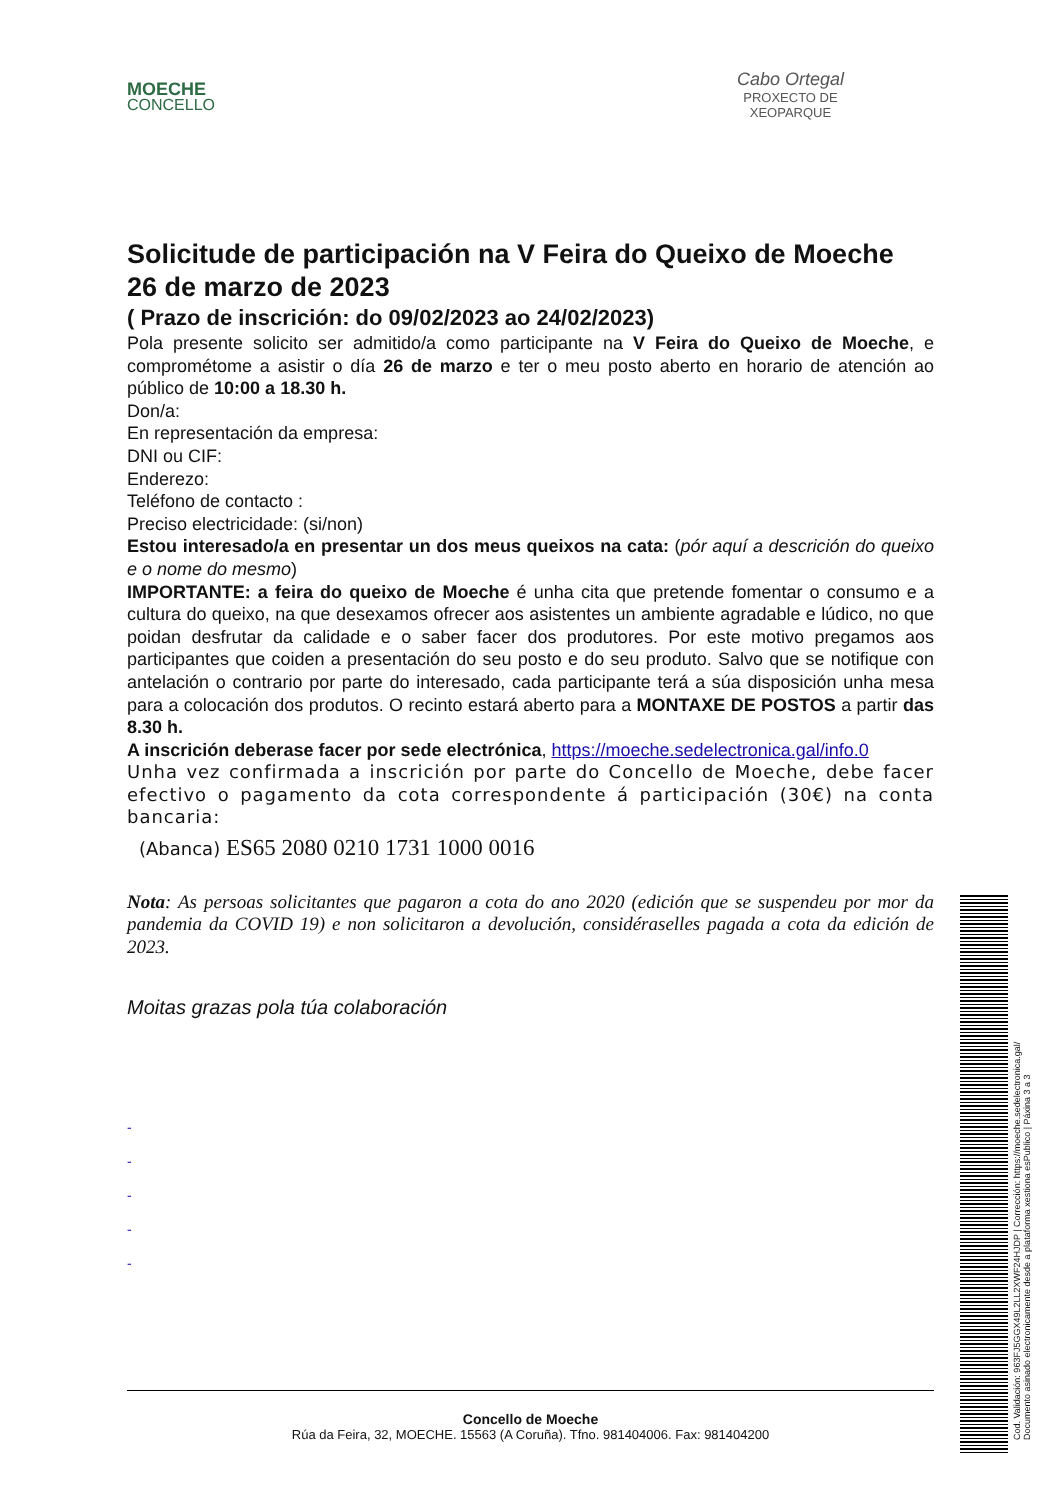MOECHE
CONCELLO
Cabo Ortegal
PROXECTO DE
XEOPARQUE
Solicitude de participación na V Feira do Queixo de Moeche
26 de marzo de 2023
( Prazo de inscrición: do 09/02/2023 ao 24/02/2023)
Pola presente solicito ser admitido/a como participante na V Feira do Queixo de Moeche, e comprométome a asistir o día 26 de marzo e ter o meu posto aberto en horario de atención ao público de 10:00 a 18.30 h.
Don/a:
En representación da empresa:
DNI ou CIF:
Enderezo:
Teléfono de contacto :
Preciso electricidade: (si/non)
Estou interesado/a en presentar un dos meus queixos na cata: (pór aquí a descrición do queixo e o nome do mesmo)
IMPORTANTE: a feira do queixo de Moeche é unha cita que pretende fomentar o consumo e a cultura do queixo, na que desexamos ofrecer aos asistentes un ambiente agradable e lúdico, no que poidan desfrutar da calidade e o saber facer dos produtores. Por este motivo pregamos aos participantes que coiden a presentación do seu posto e do seu produto. Salvo que se notifique con antelación o contrario por parte do interesado, cada participante terá a súa disposición unha mesa para a colocación dos produtos. O recinto estará aberto para a MONTAXE DE POSTOS a partir das 8.30 h.
A inscrición deberase facer por sede electrónica, https://moeche.sedelectronica.gal/info.0
Unha vez confirmada a inscrición por parte do Concello de Moeche, debe facer efectivo o pagamento da cota correspondente á participación (30€) na conta bancaria:
(Abanca) ES65 2080 0210 1731 1000 0016
Nota: As persoas solicitantes que pagaron a cota do ano 2020 (edición que se suspendeu por mor da pandemia da COVID 19) e non solicitaron a devolución, considéraselles pagada a cota da edición de 2023.
Moitas grazas pola túa colaboración
-
-
-
-
-
Concello de Moeche
Rúa da Feira, 32, MOECHE. 15563 (A Coruña). Tfno. 981404006. Fax: 981404200
Cod. Validación: 963FJ5GGX49L2LL2XWF24HJDP | Corrección: https://moeche.sedelectronica.gal/
Documento asinado electronicamente desde a plataforma xestiona esPublico | Páxina 3 a 3